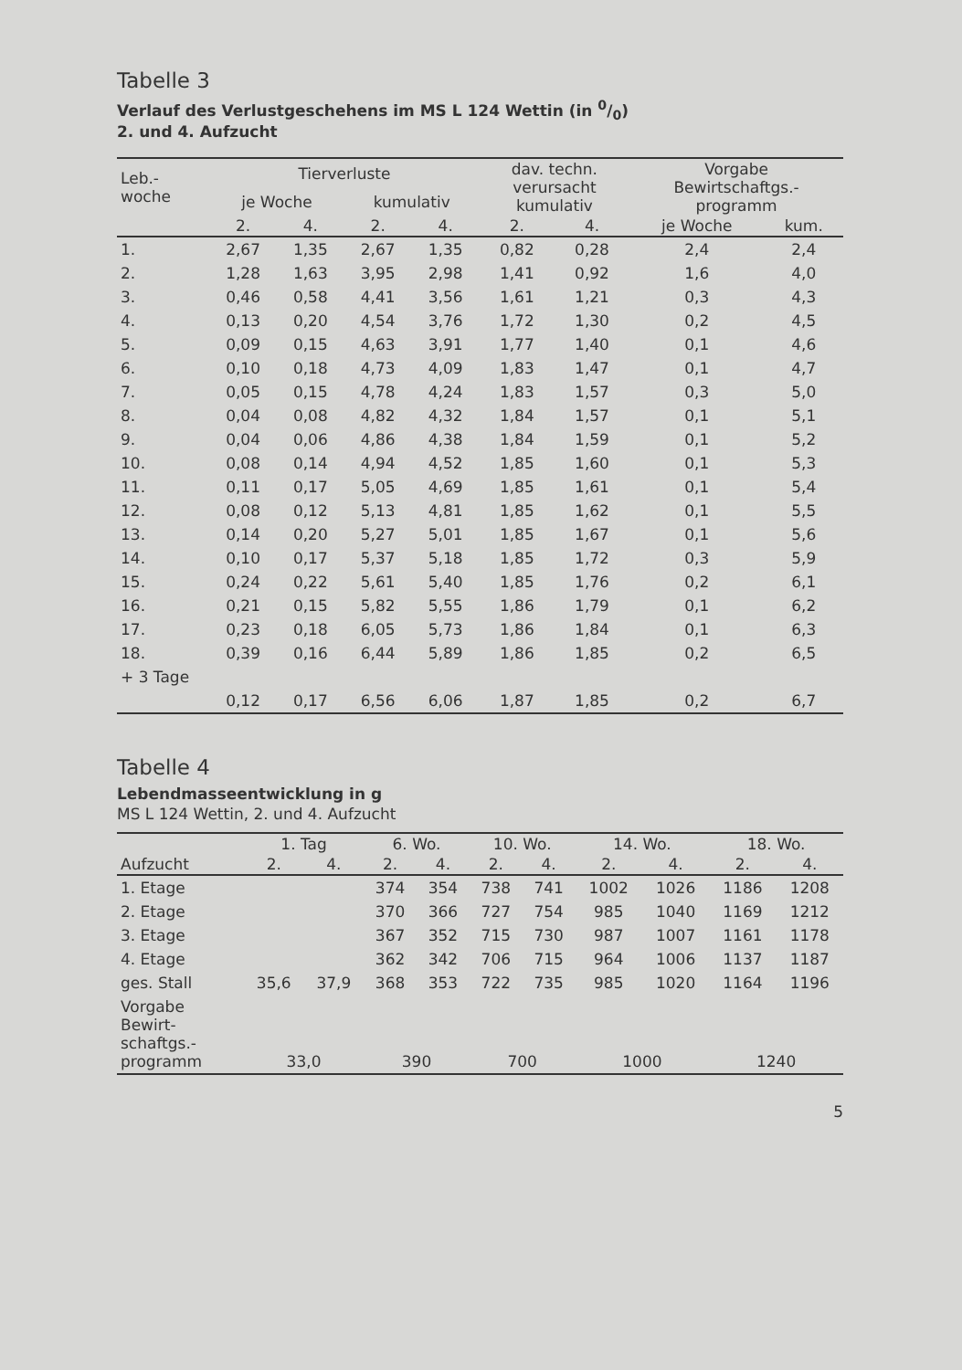Tabelle 3
Verlauf des Verlustgeschehens im MS L 124 Wettin (in 0/0)
2. und 4. Aufzucht
| Leb.- woche | Tierverluste | | | | dav. techn. verursacht kumulativ | | Vorgabe Bewirtschaftgs.- programm | |
| --- | --- | --- | --- | --- | --- | --- | --- | --- |
| | je Woche | | kumulativ | | | | | |
| | 2. | 4. | 2. | 4. | 2. | 4. | je Woche | kum. |
| 1. | 2,67 | 1,35 | 2,67 | 1,35 | 0,82 | 0,28 | 2,4 | 2,4 |
| 2. | 1,28 | 1,63 | 3,95 | 2,98 | 1,41 | 0,92 | 1,6 | 4,0 |
| 3. | 0,46 | 0,58 | 4,41 | 3,56 | 1,61 | 1,21 | 0,3 | 4,3 |
| 4. | 0,13 | 0,20 | 4,54 | 3,76 | 1,72 | 1,30 | 0,2 | 4,5 |
| 5. | 0,09 | 0,15 | 4,63 | 3,91 | 1,77 | 1,40 | 0,1 | 4,6 |
| 6. | 0,10 | 0,18 | 4,73 | 4,09 | 1,83 | 1,47 | 0,1 | 4,7 |
| 7. | 0,05 | 0,15 | 4,78 | 4,24 | 1,83 | 1,57 | 0,3 | 5,0 |
| 8. | 0,04 | 0,08 | 4,82 | 4,32 | 1,84 | 1,57 | 0,1 | 5,1 |
| 9. | 0,04 | 0,06 | 4,86 | 4,38 | 1,84 | 1,59 | 0,1 | 5,2 |
| 10. | 0,08 | 0,14 | 4,94 | 4,52 | 1,85 | 1,60 | 0,1 | 5,3 |
| 11. | 0,11 | 0,17 | 5,05 | 4,69 | 1,85 | 1,61 | 0,1 | 5,4 |
| 12. | 0,08 | 0,12 | 5,13 | 4,81 | 1,85 | 1,62 | 0,1 | 5,5 |
| 13. | 0,14 | 0,20 | 5,27 | 5,01 | 1,85 | 1,67 | 0,1 | 5,6 |
| 14. | 0,10 | 0,17 | 5,37 | 5,18 | 1,85 | 1,72 | 0,3 | 5,9 |
| 15. | 0,24 | 0,22 | 5,61 | 5,40 | 1,85 | 1,76 | 0,2 | 6,1 |
| 16. | 0,21 | 0,15 | 5,82 | 5,55 | 1,86 | 1,79 | 0,1 | 6,2 |
| 17. | 0,23 | 0,18 | 6,05 | 5,73 | 1,86 | 1,84 | 0,1 | 6,3 |
| 18. | 0,39 | 0,16 | 6,44 | 5,89 | 1,86 | 1,85 | 0,2 | 6,5 |
| + 3 Tage | | | | | | | | |
| | 0,12 | 0,17 | 6,56 | 6,06 | 1,87 | 1,85 | 0,2 | 6,7 |
Tabelle 4
Lebendmasseentwicklung in g
MS L 124 Wettin, 2. und 4. Aufzucht
| | 1. Tag | | 6. Wo. | | 10. Wo. | | 14. Wo. | | 18. Wo. | |
| --- | --- | --- | --- | --- | --- | --- | --- | --- | --- | --- |
| Aufzucht | 2. | 4. | 2. | 4. | 2. | 4. | 2. | 4. | 2. | 4. |
| 1. Etage | | | 374 | 354 | 738 | 741 | 1002 | 1026 | 1186 | 1208 |
| 2. Etage | | | 370 | 366 | 727 | 754 | 985 | 1040 | 1169 | 1212 |
| 3. Etage | | | 367 | 352 | 715 | 730 | 987 | 1007 | 1161 | 1178 |
| 4. Etage | | | 362 | 342 | 706 | 715 | 964 | 1006 | 1137 | 1187 |
| ges. Stall | 35,6 | 37,9 | 368 | 353 | 722 | 735 | 985 | 1020 | 1164 | 1196 |
| Vorgabe Bewirt- schaftgs.- programm | 33,0 | | 390 | | 700 | | 1000 | | 1240 | |
5